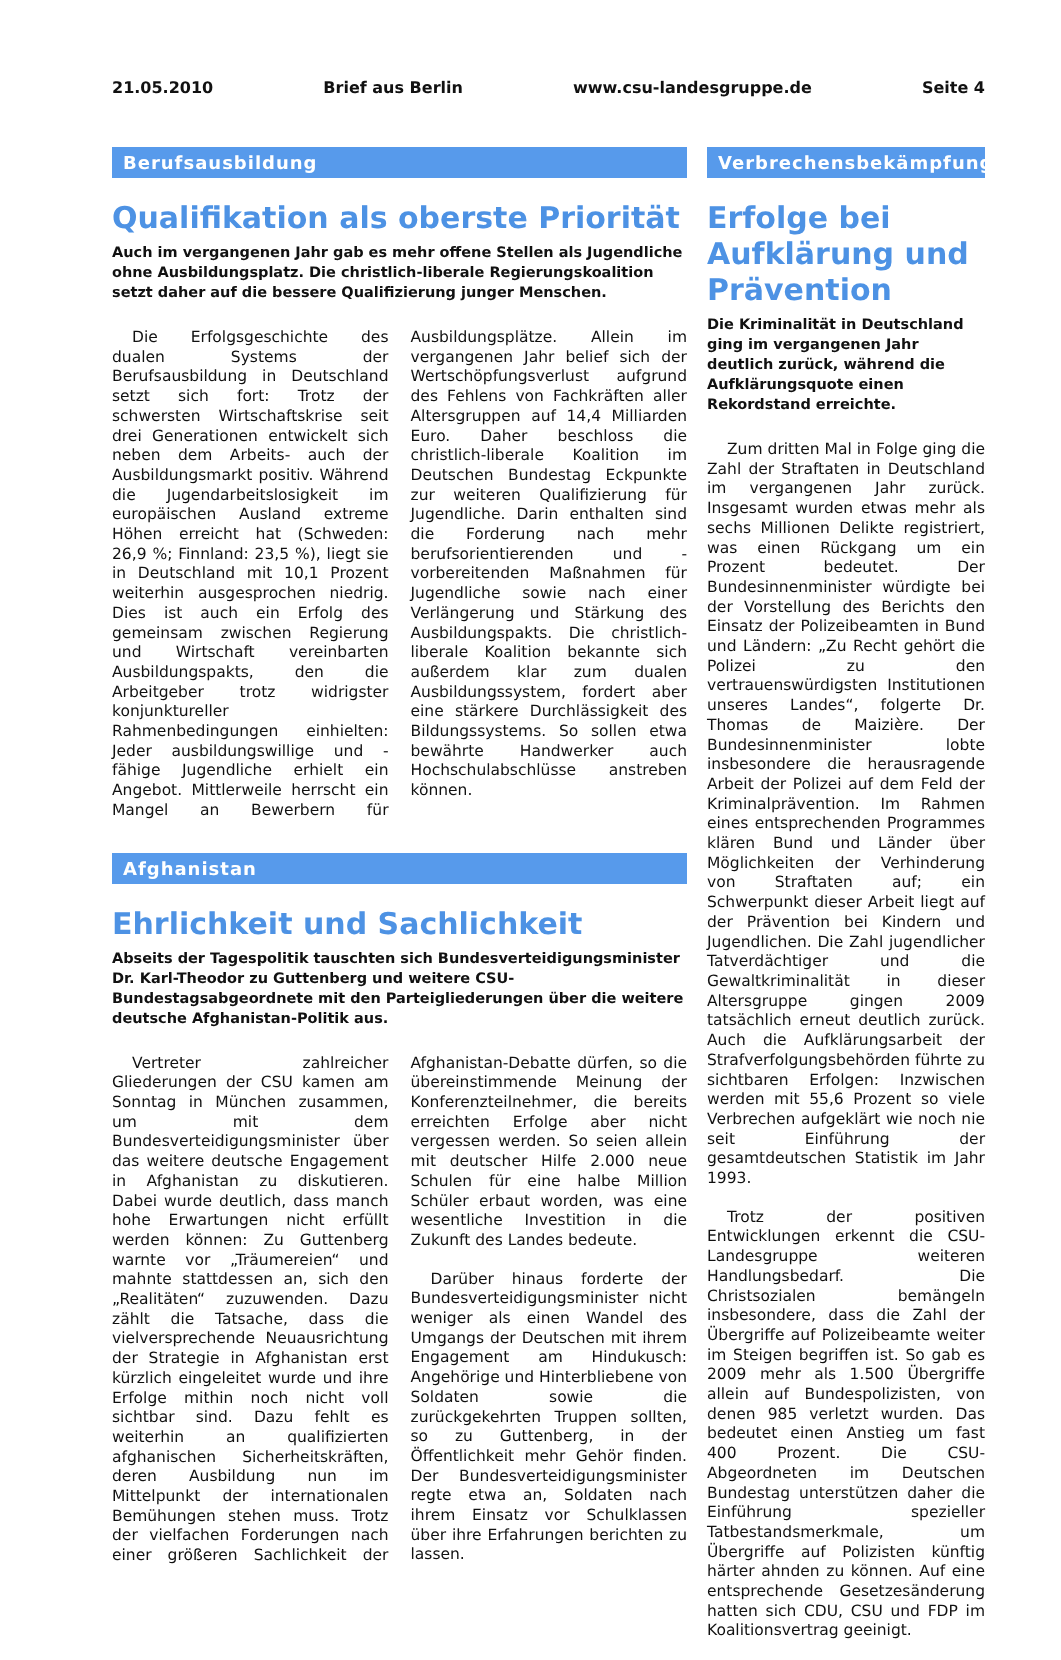21.05.2010 Brief aus Berlin www.csu-landesgruppe.de Seite 4
Berufsausbildung
Qualifikation als oberste Priorität
Auch im vergangenen Jahr gab es mehr offene Stellen als Jugendliche ohne Ausbildungsplatz. Die christlich-liberale Regierungskoalition setzt daher auf die bessere Qualifizierung junger Menschen.
Die Erfolgsgeschichte des dualen Systems der Berufsausbildung in Deutschland setzt sich fort: Trotz der schwersten Wirtschaftskrise seit drei Generationen entwickelt sich neben dem Arbeits- auch der Ausbildungsmarkt positiv. Während die Jugendarbeitslosigkeit im europäischen Ausland extreme Höhen erreicht hat (Schweden: 26,9 %; Finnland: 23,5 %), liegt sie in Deutschland mit 10,1 Prozent weiterhin ausgesprochen niedrig. Dies ist auch ein Erfolg des gemeinsam zwischen Regierung und Wirtschaft vereinbarten Ausbildungspakts, den die Arbeitgeber trotz widrigster konjunktureller Rahmenbedingungen einhielten: Jeder ausbildungswillige und -fähige Jugendliche erhielt ein Angebot. Mittlerweile herrscht ein Mangel an Bewerbern für Ausbildungsplätze. Allein im vergangenen Jahr belief sich der Wertschöpfungsverlust aufgrund des Fehlens von Fachkräften aller Altersgruppen auf 14,4 Milliarden Euro. Daher beschloss die christlich-liberale Koalition im Deutschen Bundestag Eckpunkte zur weiteren Qualifizierung für Jugendliche. Darin enthalten sind die Forderung nach mehr berufsorientierenden und -vorbereitenden Maßnahmen für Jugendliche sowie nach einer Verlängerung und Stärkung des Ausbildungspakts. Die christlich-liberale Koalition bekannte sich außerdem klar zum dualen Ausbildungssystem, fordert aber eine stärkere Durchlässigkeit des Bildungssystems. So sollen etwa bewährte Handwerker auch Hochschulabschlüsse anstreben können.
Afghanistan
Ehrlichkeit und Sachlichkeit
Abseits der Tagespolitik tauschten sich Bundesverteidigungsminister Dr. Karl-Theodor zu Guttenberg und weitere CSU-Bundestagsabgeordnete mit den Parteigliederungen über die weitere deutsche Afghanistan-Politik aus.
Vertreter zahlreicher Gliederungen der CSU kamen am Sonntag in München zusammen, um mit dem Bundesverteidigungsminister über das weitere deutsche Engagement in Afghanistan zu diskutieren. Dabei wurde deutlich, dass manch hohe Erwartungen nicht erfüllt werden können: Zu Guttenberg warnte vor „Träumereien“ und mahnte stattdessen an, sich den „Realitäten“ zuzuwenden. Dazu zählt die Tatsache, dass die vielversprechende Neuausrichtung der Strategie in Afghanistan erst kürzlich eingeleitet wurde und ihre Erfolge mithin noch nicht voll sichtbar sind. Dazu fehlt es weiterhin an qualifizierten afghanischen Sicherheitskräften, deren Ausbildung nun im Mittelpunkt der internationalen Bemühungen stehen muss. Trotz der vielfachen Forderungen nach einer größeren Sachlichkeit der Afghanistan-Debatte dürfen, so die übereinstimmende Meinung der Konferenzteilnehmer, die bereits erreichten Erfolge aber nicht vergessen werden. So seien allein mit deutscher Hilfe 2.000 neue Schulen für eine halbe Million Schüler erbaut worden, was eine wesentliche Investition in die Zukunft des Landes bedeute.
Darüber hinaus forderte der Bundesverteidigungsminister nicht weniger als einen Wandel des Umgangs der Deutschen mit ihrem Engagement am Hindukusch: Angehörige und Hinterbliebene von Soldaten sowie die zurückgekehrten Truppen sollten, so zu Guttenberg, in der Öffentlichkeit mehr Gehör finden. Der Bundesverteidigungsminister regte etwa an, Soldaten nach ihrem Einsatz vor Schulklassen über ihre Erfahrungen berichten zu lassen.
Verbrechensbekämpfung
Erfolge bei Aufklärung und Prävention
Die Kriminalität in Deutschland ging im vergangenen Jahr deutlich zurück, während die Aufklärungsquote einen Rekordstand erreichte.
Zum dritten Mal in Folge ging die Zahl der Straftaten in Deutschland im vergangenen Jahr zurück. Insgesamt wurden etwas mehr als sechs Millionen Delikte registriert, was einen Rückgang um ein Prozent bedeutet. Der Bundesinnenminister würdigte bei der Vorstellung des Berichts den Einsatz der Polizeibeamten in Bund und Ländern: „Zu Recht gehört die Polizei zu den vertrauenswürdigsten Institutionen unseres Landes“, folgerte Dr. Thomas de Maizière. Der Bundesinnenminister lobte insbesondere die herausragende Arbeit der Polizei auf dem Feld der Kriminalprävention. Im Rahmen eines entsprechenden Programmes klären Bund und Länder über Möglichkeiten der Verhinderung von Straftaten auf; ein Schwerpunkt dieser Arbeit liegt auf der Prävention bei Kindern und Jugendlichen. Die Zahl jugendlicher Tatverdächtiger und die Gewaltkriminalität in dieser Altersgruppe gingen 2009 tatsächlich erneut deutlich zurück. Auch die Aufklärungsarbeit der Strafverfolgungsbehörden führte zu sichtbaren Erfolgen: Inzwischen werden mit 55,6 Prozent so viele Verbrechen aufgeklärt wie noch nie seit Einführung der gesamtdeutschen Statistik im Jahr 1993.
Trotz der positiven Entwicklungen erkennt die CSU-Landesgruppe weiteren Handlungsbedarf. Die Christsozialen bemängeln insbesondere, dass die Zahl der Übergriffe auf Polizeibeamte weiter im Steigen begriffen ist. So gab es 2009 mehr als 1.500 Übergriffe allein auf Bundespolizisten, von denen 985 verletzt wurden. Das bedeutet einen Anstieg um fast 400 Prozent. Die CSU-Abgeordneten im Deutschen Bundestag unterstützen daher die Einführung spezieller Tatbestandsmerkmale, um Übergriffe auf Polizisten künftig härter ahnden zu können. Auf eine entsprechende Gesetzesänderung hatten sich CDU, CSU und FDP im Koalitionsvertrag geeinigt.